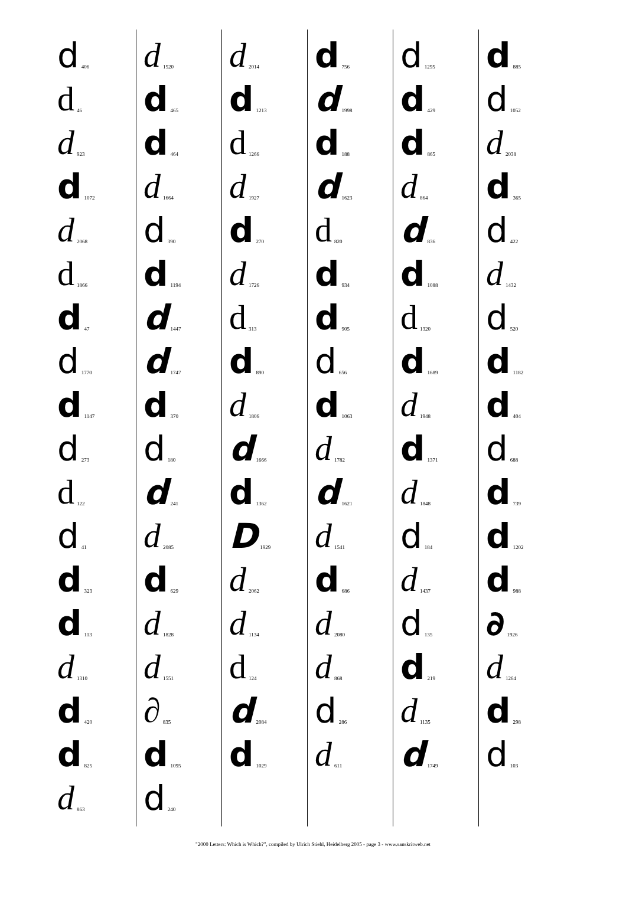d 406
d 46
d 923
d 1072
d 2068
d 1866
d 47
d 1770
d 1147
d 273
d 122
d 41
d 323
d 113
d 1310
d 420
d 825
d 863
d 1520
d 465
d 464
d 1664
d 390
d 1194
d 1447
d 1747
d 370
d 180
d 241
d 2085
d 629
d 1828
d 1551
∂ 835
d 1095
d 240
d 2014
d 1213
d 1266
d 1927
d 270
d 1726
d 313
d 890
d 1806
d 1666
d 1362
D 1929
d 2062
d 1134
d 124
d 2084
d 1029
d 756
d 1998
d 188
d 1623
d 820
d 934
d 905
d 656
d 1063
d 1782
d 1621
d 1541
d 686
d 2080
d 868
d 286
d 611
d 1295
d 429
d 865
d 864
d 836
d 1088
d 1320
d 1689
d 1948
d 1371
d 1848
d 184
d 1437
d 135
d 219
d 1135
d 1749
d 885
d 1052
d 2038
d 365
d 422
d 1432
d 520
d 1182
d 404
d 688
d 739
d 1202
d 988
∂ 1926
d 1264
d 298
d 103
"2000 Letters: Which is Which?", compiled by Ulrich Stiehl, Heidelberg 2005 - page 3 - www.sanskritweb.net